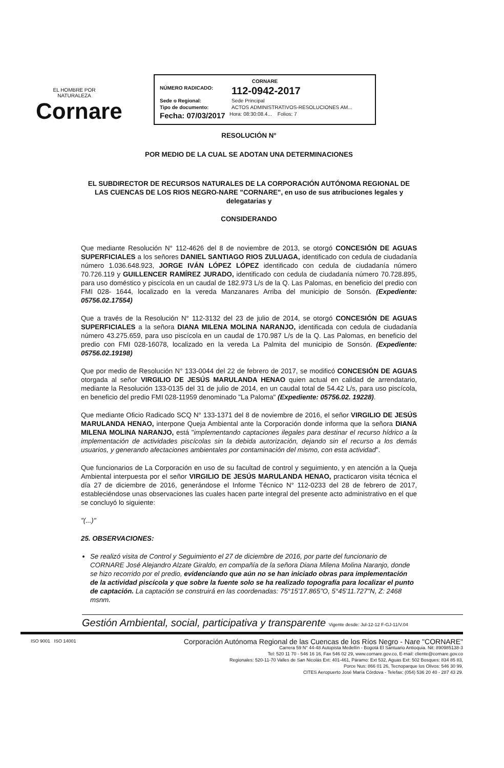EL HOMBRE POR NATURALEZA
Cornare
CORNARE
NÚMERO RADICADO: 112-0942-2017
Sede o Regional: Sede Principal
Tipo de documento: ACTOS ADMINISTRATIVOS-RESOLUCIONES AM...
Fecha: 07/03/2017 Hora: 08:30:08.4... Folios: 7
RESOLUCIÓN N°
POR MEDIO DE LA CUAL SE ADOTAN UNA DETERMINACIONES
EL SUBDIRECTOR DE RECURSOS NATURALES DE LA CORPORACIÓN AUTÓNOMA REGIONAL DE LAS CUENCAS DE LOS RIOS NEGRO-NARE "CORNARE", en uso de sus atribuciones legales y delegatarias y
CONSIDERANDO
Que mediante Resolución N° 112-4626 del 8 de noviembre de 2013, se otorgó CONCESIÓN DE AGUAS SUPERFICIALES a los señores DANIEL SANTIAGO RIOS ZULUAGA, identificado con cedula de ciudadanía número 1.036.648.923, JORGE IVÁN LÓPEZ LÓPEZ identificado con cedula de ciudadanía número 70.726.119 y GUILLENCER RAMÍREZ JURADO, identificado con cedula de ciudadanía número 70.728.895, para uso doméstico y piscícola en un caudal de 182.973 L/s de la Q. Las Palomas, en beneficio del predio con FMI 028- 1644, localizado en la vereda Manzanares Arriba del municipio de Sonsón. (Expediente: 05756.02.17554)
Que a través de la Resolución N° 112-3132 del 23 de julio de 2014, se otorgó CONCESIÓN DE AGUAS SUPERFICIALES a la señora DIANA MILENA MOLINA NARANJO, identificada con cedula de ciudadanía número 43.275.659, para uso piscícola en un caudal de 170.987 L/s de la Q. Las Palomas, en beneficio del predio con FMI 028-16078, localizado en la vereda La Palmita del municipio de Sonsón. (Expediente: 05756.02.19198)
Que por medio de Resolución N° 133-0044 del 22 de febrero de 2017, se modificó CONCESIÓN DE AGUAS otorgada al señor VIRGILIO DE JESÚS MARULANDA HENAO quien actual en calidad de arrendatario, mediante la Resolución 133-0135 del 31 de julio de 2014, en un caudal total de 54.42 L/s, para uso piscícola, en beneficio del predio FMI 028-11959 denominado "La Paloma" (Expediente: 05756.02. 19228).
Que mediante Oficio Radicado SCQ N° 133-1371 del 8 de noviembre de 2016, el señor VIRGILIO DE JESÚS MARULANDA HENAO, interpone Queja Ambiental ante la Corporación donde informa que la señora DIANA MILENA MOLINA NARANJO, está "implementando captaciones ilegales para destinar el recurso hídrico a la implementación de actividades piscícolas sin la debida autorización, dejando sin el recurso a los demás usuarios, y generando afectaciones ambientales por contaminación del mismo, con esta actividad".
Que funcionarios de La Corporación en uso de su facultad de control y seguimiento, y en atención a la Queja Ambiental interpuesta por el señor VIRGILIO DE JESÚS MARULANDA HENAO, practicaron visita técnica el día 27 de diciembre de 2016, generándose el Informe Técnico N° 112-0233 del 28 de febrero de 2017, estableciéndose unas observaciones las cuales hacen parte integral del presente acto administrativo en el que se concluyó lo siguiente:
"(...)"
25. OBSERVACIONES:
Se realizó visita de Control y Seguimiento el 27 de diciembre de 2016, por parte del funcionario de CORNARE José Alejandro Alzate Giraldo, en compañía de la señora Diana Milena Molina Naranjo, donde se hizo recorrido por el predio, evidenciando que aún no se han iniciado obras para implementación de la actividad piscícola y que sobre la fuente solo se ha realizado topografía para localizar el punto de captación. La captación se construirá en las coordenadas: 75°15'17.865"O, 5°45'11.727"N, Z: 2468 msnm.
Gestión Ambiental, social, participativa y transparente Vigente desde: Jul-12-12 F-GJ-11/V.04
ISO 9001 ISO 14001
Corporación Autónoma Regional de las Cuencas de los Ríos Negro - Nare "CORNARE"
Carrera 59 N° 44-48 Autopista Medellín - Bogotá El Santuario Antioquia. Nit: 890985138-3
Tel: 520 11 70 - 546 16 16, Fax 546 02 29, www.cornare.gov.co, E-mail: cliente@cornare.gov.co
Regionales: 520-11-70 Valles de San Nicolás Ext: 401-461, Páramo: Ext 532, Aguas Ext: 502 Bosques: 834 85 83,
Porce Nus: 866 01 26, Tecnoparque los Olivos: 546 30 99,
CITES Aeropuerto José María Córdova - Telefax: (054) 536 20 40 - 287 43 29.